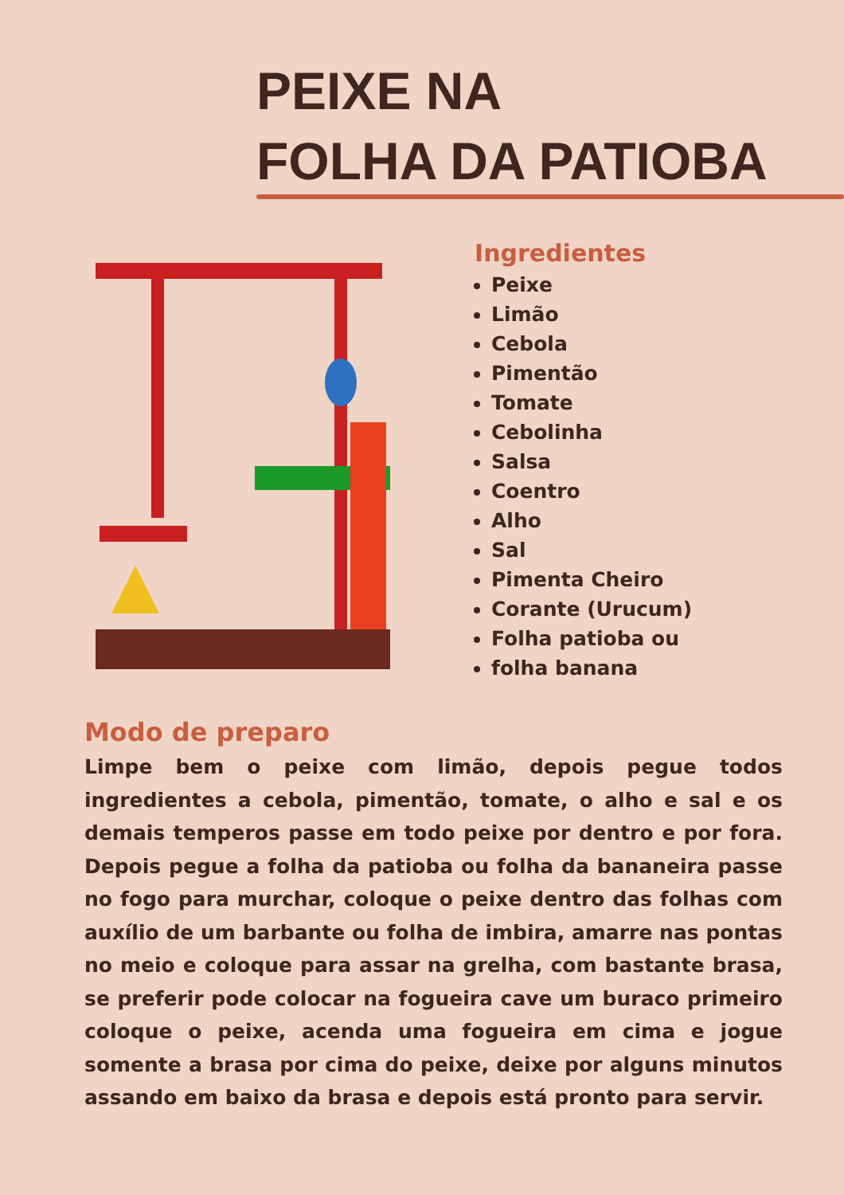PEIXE NA
FOLHA DA PATIOBA
Ingredientes
Peixe
Limão
Cebola
Pimentão
Tomate
Cebolinha
Salsa
Coentro
Alho
Sal
Pimenta Cheiro
Corante (Urucum)
Folha patioba ou
folha banana
Modo de preparo
Limpe bem o peixe com limão, depois pegue todos ingredientes a cebola, pimentão, tomate, o alho e sal e os demais temperos passe em todo peixe por dentro e por fora. Depois pegue a folha da patioba ou folha da bananeira passe no fogo para murchar, coloque o peixe dentro das folhas com auxílio de um barbante ou folha de imbira, amarre nas pontas no meio e coloque para assar na grelha, com bastante brasa, se preferir pode colocar na fogueira cave um buraco primeiro coloque o peixe, acenda uma fogueira em cima e jogue somente a brasa por cima do peixe, deixe por alguns minutos assando em baixo da brasa e depois está pronto para servir.